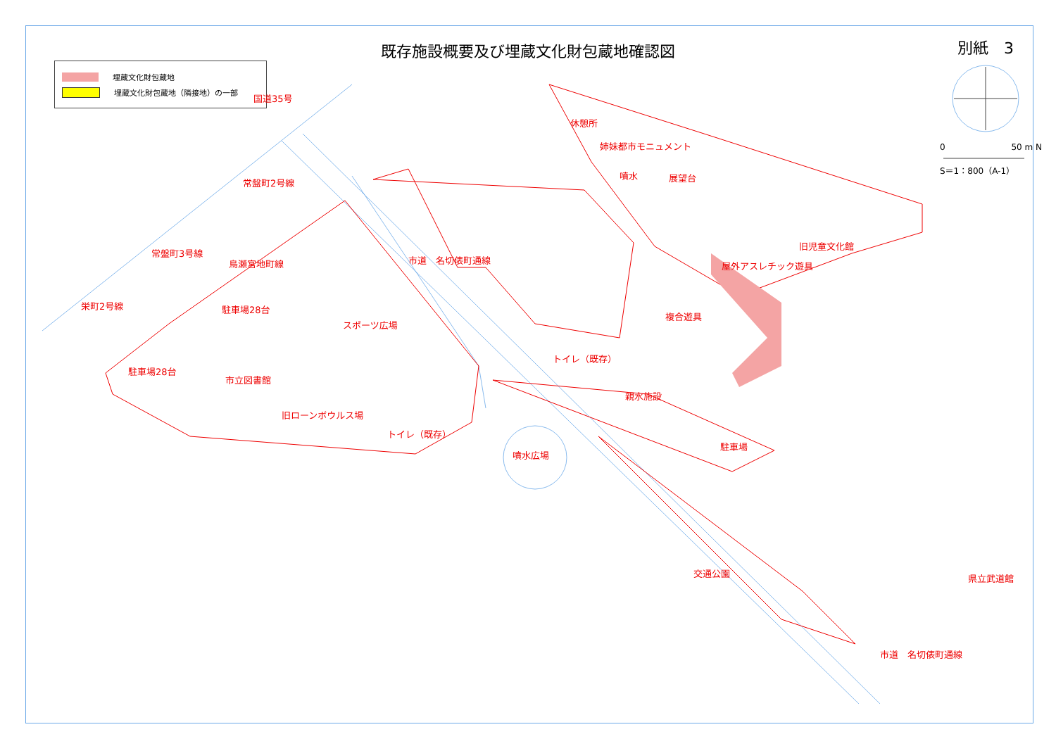既存施設概要及び埋蔵文化財包蔵地確認図 別紙　3
埋蔵文化財包蔵地
埋蔵文化財包蔵地（隣接地）の一部
0 50 m N
S＝1：800（A-1）
国道35号
常盤町2号線
常盤町3号線
鳥瀬宮地町線
栄町2号線
市道　名切俵町通線
休憩所
姉妹都市モニュメント
噴水 展望台
旧児童文化館
屋外アスレチック遊具
駐車場28台
複合遊具
スポーツ広場
トイレ（既存）
駐車場28台
市立図書館
親水施設
旧ローンボウルス場
トイレ（既存）
駐車場
噴水広場
交通公園 県立武道館
市道　名切俵町通線